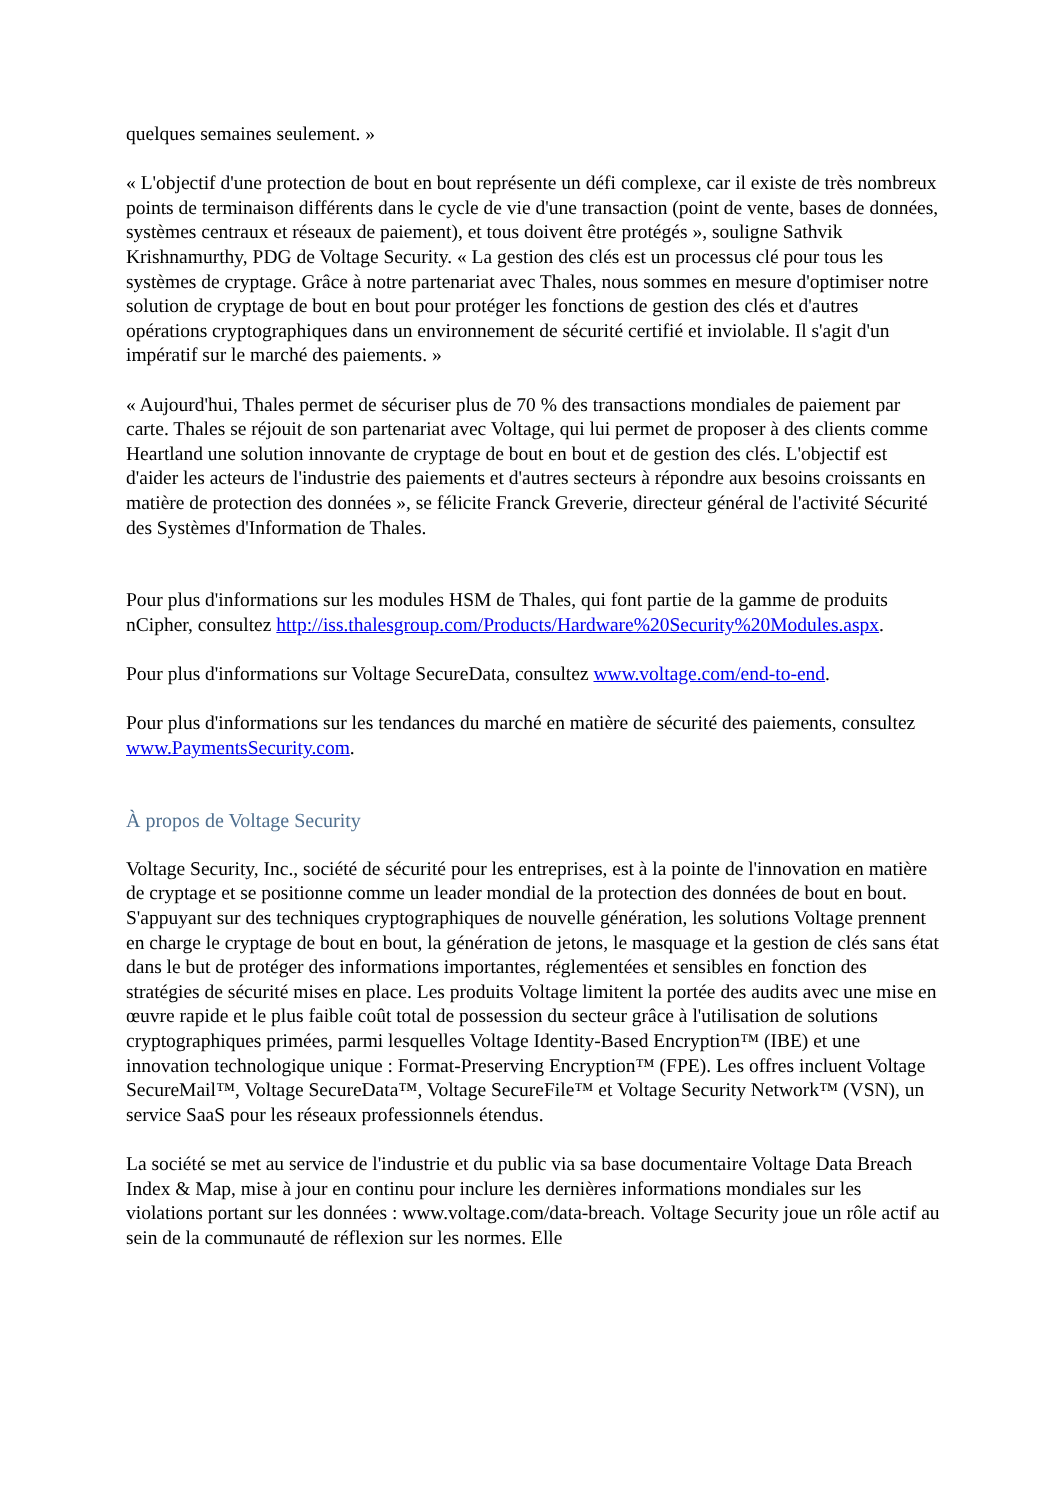quelques semaines seulement. »
« L'objectif d'une protection de bout en bout représente un défi complexe, car il existe de très nombreux points de terminaison différents dans le cycle de vie d'une transaction (point de vente, bases de données, systèmes centraux et réseaux de paiement), et tous doivent être protégés », souligne Sathvik Krishnamurthy, PDG de Voltage Security. « La gestion des clés est un processus clé pour tous les systèmes de cryptage. Grâce à notre partenariat avec Thales, nous sommes en mesure d'optimiser notre solution de cryptage de bout en bout pour protéger les fonctions de gestion des clés et d'autres opérations cryptographiques dans un environnement de sécurité certifié et inviolable. Il s'agit d'un impératif sur le marché des paiements. »
« Aujourd'hui, Thales permet de sécuriser plus de 70 % des transactions mondiales de paiement par carte. Thales se réjouit de son partenariat avec Voltage, qui lui permet de proposer à des clients comme Heartland une solution innovante de cryptage de bout en bout et de gestion des clés. L'objectif est d'aider les acteurs de l'industrie des paiements et d'autres secteurs à répondre aux besoins croissants en matière de protection des données », se félicite Franck Greverie, directeur général de l'activité Sécurité des Systèmes d'Information de Thales.
Pour plus d'informations sur les modules HSM de Thales, qui font partie de la gamme de produits nCipher, consultez http://iss.thalesgroup.com/Products/Hardware%20Security%20Modules.aspx.
Pour plus d'informations sur Voltage SecureData, consultez www.voltage.com/end-to-end.
Pour plus d'informations sur les tendances du marché en matière de sécurité des paiements, consultez www.PaymentsSecurity.com.
À propos de Voltage Security
Voltage Security, Inc., société de sécurité pour les entreprises, est à la pointe de l'innovation en matière de cryptage et se positionne comme un leader mondial de la protection des données de bout en bout. S'appuyant sur des techniques cryptographiques de nouvelle génération, les solutions Voltage prennent en charge le cryptage de bout en bout, la génération de jetons, le masquage et la gestion de clés sans état dans le but de protéger des informations importantes, réglementées et sensibles en fonction des stratégies de sécurité mises en place. Les produits Voltage limitent la portée des audits avec une mise en œuvre rapide et le plus faible coût total de possession du secteur grâce à l'utilisation de solutions cryptographiques primées, parmi lesquelles Voltage Identity-Based Encryption™ (IBE) et une innovation technologique unique : Format-Preserving Encryption™ (FPE). Les offres incluent Voltage SecureMail™, Voltage SecureData™, Voltage SecureFile™ et Voltage Security Network™ (VSN), un service SaaS pour les réseaux professionnels étendus.
La société se met au service de l'industrie et du public via sa base documentaire Voltage Data Breach Index & Map, mise à jour en continu pour inclure les dernières informations mondiales sur les violations portant sur les données : www.voltage.com/data-breach. Voltage Security joue un rôle actif au sein de la communauté de réflexion sur les normes. Elle